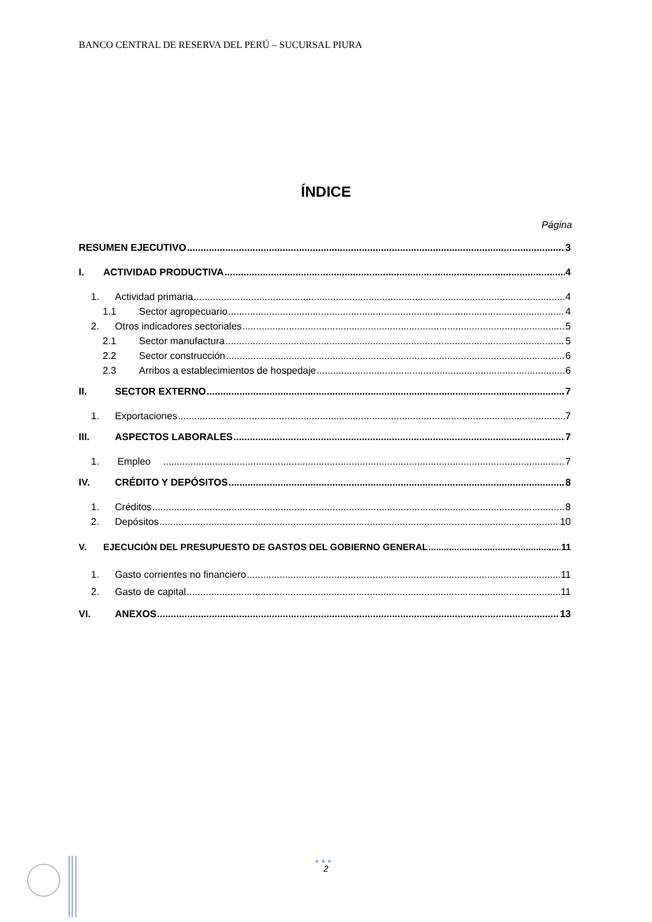BANCO CENTRAL DE RESERVA DEL PERÚ – SUCURSAL PIURA
ÍNDICE
Página
RESUMEN EJECUTIVO 3
I. ACTIVIDAD PRODUCTIVA 4
1. Actividad primaria 4
1.1 Sector agropecuario 4
2. Otros indicadores sectoriales 5
2.1 Sector manufactura 5
2.2 Sector construcción 6
2.3 Arribos a establecimientos de hospedaje 6
II. SECTOR EXTERNO 7
1. Exportaciones 7
III. ASPECTOS LABORALES 7
1. Empleo 7
IV. CRÉDITO Y DEPÓSITOS 8
1. Créditos 8
2. Depósitos 10
V. EJECUCIÓN DEL PRESUPUESTO DE GASTOS DEL GOBIERNO GENERAL 11
1. Gasto corrientes no financiero 11
2. Gasto de capital 11
VI. ANEXOS 13
●●●
2